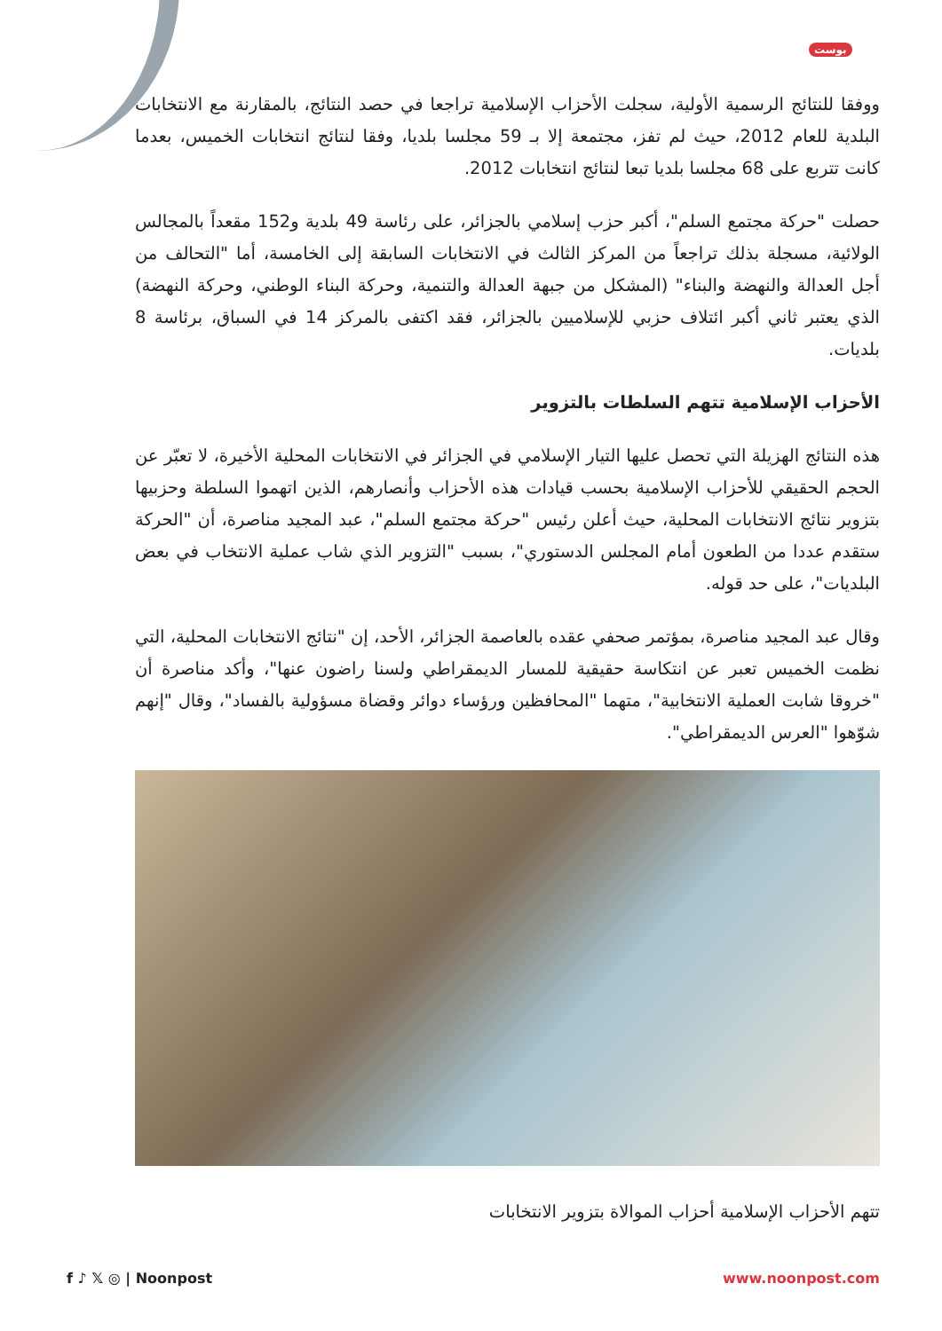بوست
ووفقا للنتائج الرسمية الأولية، سجلت الأحزاب الإسلامية تراجعا في حصد النتائج، بالمقارنة مع الانتخابات البلدية للعام 2012، حيث لم تفز، مجتمعة إلا بـ 59 مجلسا بلديا، وفقا لنتائج انتخابات الخميس، بعدما كانت تتربع على 68 مجلسا بلديا تبعا لنتائج انتخابات 2012.
حصلت "حركة مجتمع السلم"، أكبر حزب إسلامي بالجزائر، على رئاسة 49 بلدية و152 مقعداً بالمجالس الولائية، مسجلة بذلك تراجعاً من المركز الثالث في الانتخابات السابقة إلى الخامسة، أما "التحالف من أجل العدالة والنهضة والبناء" (المشكل من جبهة العدالة والتنمية، وحركة البناء الوطني، وحركة النهضة) الذي يعتبر ثاني أكبر ائتلاف حزبي للإسلاميين بالجزائر، فقد اكتفى بالمركز 14 في السباق، برئاسة 8 بلديات.
الأحزاب الإسلامية تتهم السلطات بالتزوير
هذه النتائج الهزيلة التي تحصل عليها التيار الإسلامي في الجزائر في الانتخابات المحلية الأخيرة، لا تعبّر عن الحجم الحقيقي للأحزاب الإسلامية بحسب قيادات هذه الأحزاب وأنصارهم، الذين اتهموا السلطة وحزبيها بتزوير نتائج الانتخابات المحلية، حيث أعلن رئيس "حركة مجتمع السلم"، عبد المجيد مناصرة، أن "الحركة ستقدم عددا من الطعون أمام المجلس الدستوري"، بسبب "التزوير الذي شاب عملية الانتخاب في بعض البلديات"، على حد قوله.
وقال عبد المجيد مناصرة، بمؤتمر صحفي عقده بالعاصمة الجزائر، الأحد، إن "نتائج الانتخابات المحلية، التي نظمت الخميس تعبر عن انتكاسة حقيقية للمسار الديمقراطي ولسنا راضون عنها"، وأكد مناصرة أن "خروقا شابت العملية الانتخابية"، متهما "المحافظين ورؤساء دوائر وقضاة مسؤولية بالفساد"، وقال "إنهم شوّهوا "العرس الديمقراطي".
تتهم الأحزاب الإسلامية أحزاب الموالاة بتزوير الانتخابات
f ♪ 𝕏 ◎ | Noonpost www.noonpost.com